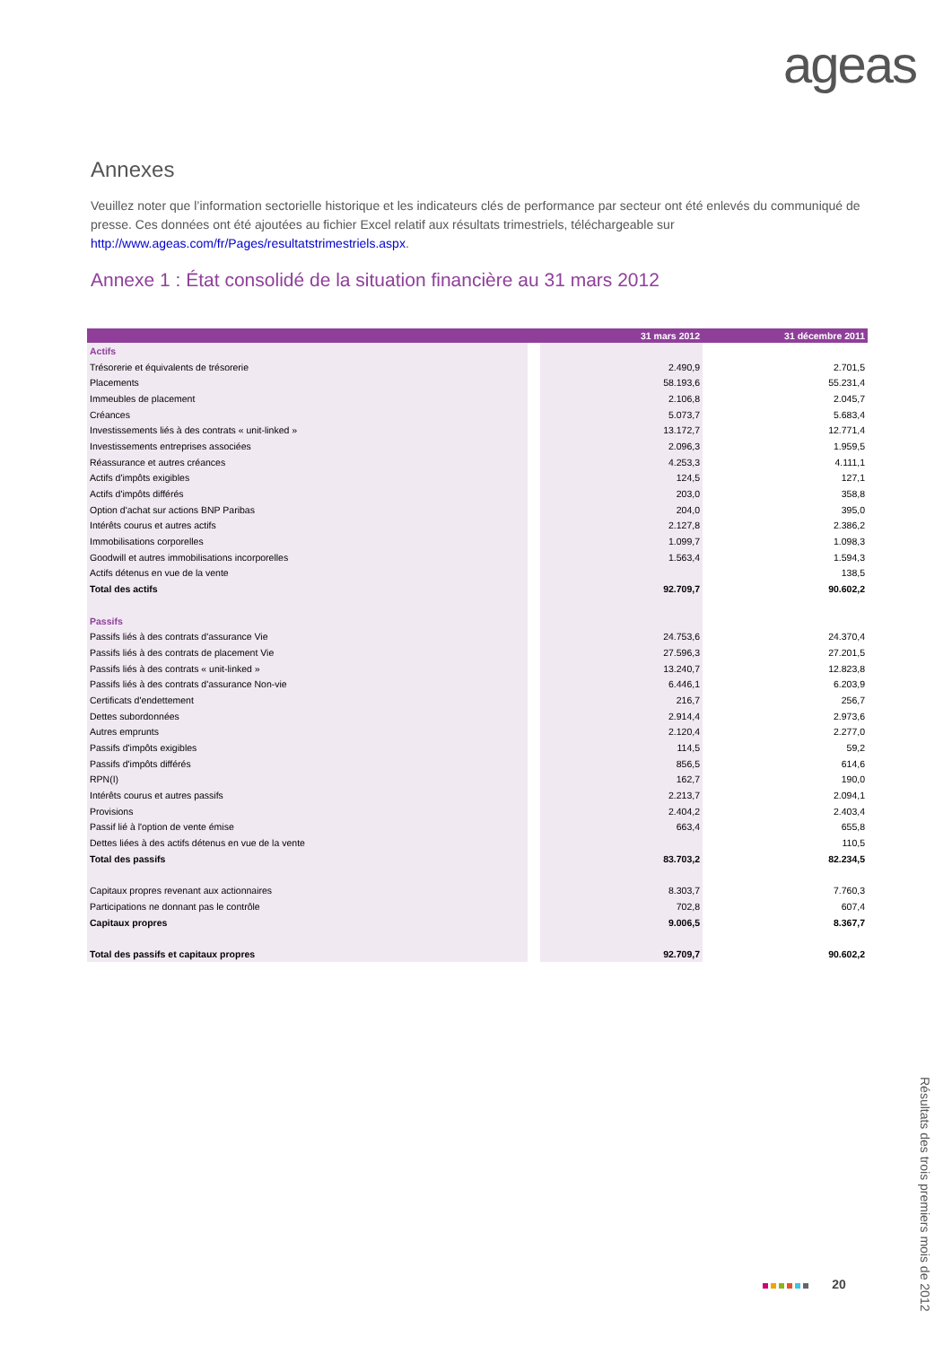ageas
Annexes
Veuillez noter que l’information sectorielle historique et les indicateurs clés de performance par secteur ont été enlevés du communiqué de presse. Ces données ont été ajoutées au fichier Excel relatif aux résultats trimestriels, téléchargeable sur http://www.ageas.com/fr/Pages/resultatstrimestriels.aspx.
Annexe 1 : État consolidé de la situation financière au 31 mars 2012
| | | 31 mars 2012 | 31 décembre 2011 |
| --- | --- | --- | --- |
| Actifs | | | |
| Trésorerie et équivalents de trésorerie | | 2.490,9 | 2.701,5 |
| Placements | | 58.193,6 | 55.231,4 |
| Immeubles de placement | | 2.106,8 | 2.045,7 |
| Créances | | 5.073,7 | 5.683,4 |
| Investissements liés à des contrats « unit-linked » | | 13.172,7 | 12.771,4 |
| Investissements entreprises associées | | 2.096,3 | 1.959,5 |
| Réassurance et autres créances | | 4.253,3 | 4.111,1 |
| Actifs d'impôts exigibles | | 124,5 | 127,1 |
| Actifs d'impôts différés | | 203,0 | 358,8 |
| Option d'achat sur actions BNP Paribas | | 204,0 | 395,0 |
| Intérêts courus et autres actifs | | 2.127,8 | 2.386,2 |
| Immobilisations corporelles | | 1.099,7 | 1.098,3 |
| Goodwill et autres immobilisations incorporelles | | 1.563,4 | 1.594,3 |
| Actifs détenus en vue de la vente | | | 138,5 |
| Total des actifs | | 92.709,7 | 90.602,2 |
| Passifs | | | |
| Passifs liés à des contrats d'assurance Vie | | 24.753,6 | 24.370,4 |
| Passifs liés à des contrats de placement Vie | | 27.596,3 | 27.201,5 |
| Passifs liés à des contrats « unit-linked » | | 13.240,7 | 12.823,8 |
| Passifs liés à des contrats d'assurance Non-vie | | 6.446,1 | 6.203,9 |
| Certificats d'endettement | | 216,7 | 256,7 |
| Dettes subordonnées | | 2.914,4 | 2.973,6 |
| Autres emprunts | | 2.120,4 | 2.277,0 |
| Passifs d'impôts exigibles | | 114,5 | 59,2 |
| Passifs d'impôts différés | | 856,5 | 614,6 |
| RPN(I) | | 162,7 | 190,0 |
| Intérêts courus et autres passifs | | 2.213,7 | 2.094,1 |
| Provisions | | 2.404,2 | 2.403,4 |
| Passif lié à l'option de vente émise | | 663,4 | 655,8 |
| Dettes liées à des actifs détenus en vue de la vente | | | 110,5 |
| Total des passifs | | 83.703,2 | 82.234,5 |
| Capitaux propres revenant aux actionnaires | | 8.303,7 | 7.760,3 |
| Participations ne donnant pas le contrôle | | 702,8 | 607,4 |
| Capitaux propres | | 9.006,5 | 8.367,7 |
| Total des passifs et capitaux propres | | 92.709,7 | 90.602,2 |
20
Résultats des trois premiers mois de 2012